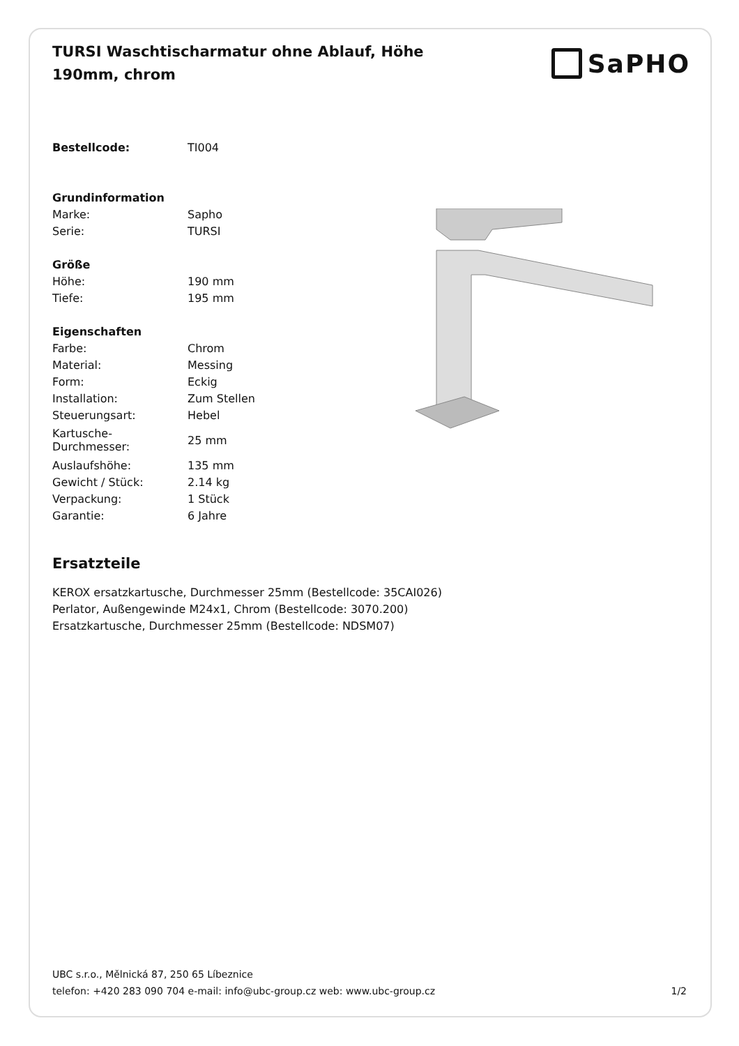TURSI Waschtischarmatur ohne Ablauf, Höhe 190mm, chrom
SaPHO
| Bestellcode: | TI004 |
| Grundinformation | |
| Marke: | Sapho |
| Serie: | TURSI |
| Größe | |
| Höhe: | 190 mm |
| Tiefe: | 195 mm |
| Eigenschaften | |
| Farbe: | Chrom |
| Material: | Messing |
| Form: | Eckig |
| Installation: | Zum Stellen |
| Steuerungsart: | Hebel |
| Kartusche- Durchmesser: | 25 mm |
| Auslaufshöhe: | 135 mm |
| Gewicht / Stück: | 2.14 kg |
| Verpackung: | 1 Stück |
| Garantie: | 6 Jahre |
Ersatzteile
KEROX ersatzkartusche, Durchmesser 25mm (Bestellcode: 35CAI026)
Perlator, Außengewinde M24x1, Chrom (Bestellcode: 3070.200)
Ersatzkartusche, Durchmesser 25mm (Bestellcode: NDSM07)
UBC s.r.o., Mělnická 87, 250 65 Líbeznice
telefon: +420 283 090 704 e-mail: info@ubc-group.cz web: www.ubc-group.cz
1/2